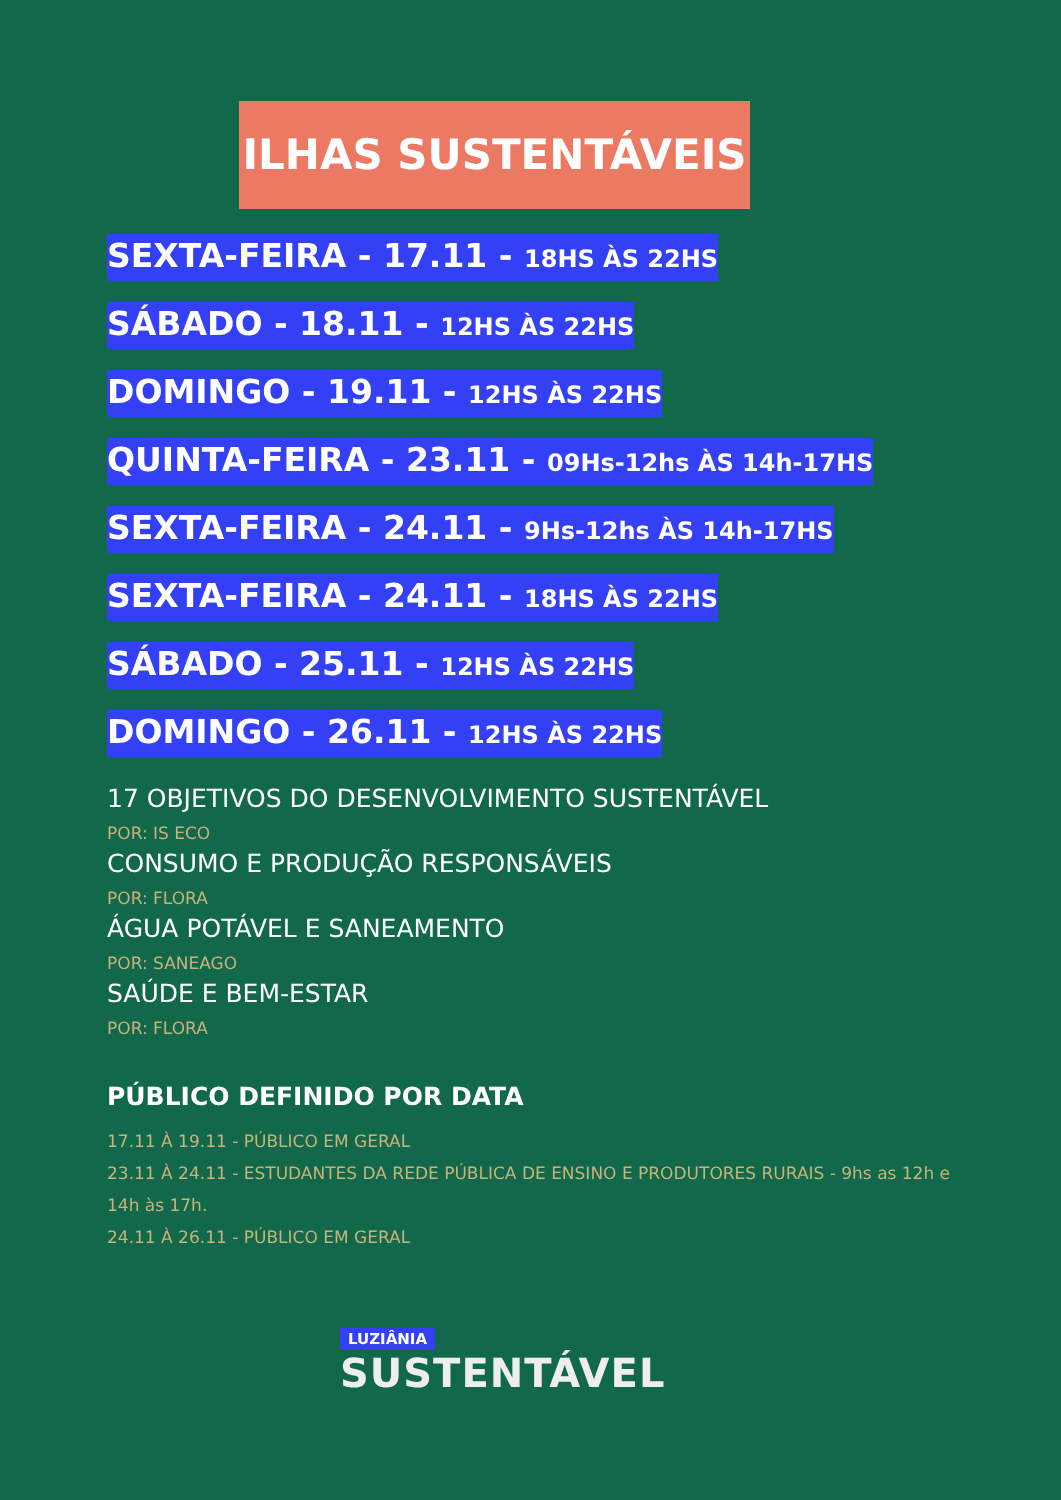ILHAS SUSTENTÁVEIS
SEXTA-FEIRA - 17.11 - 18HS ÀS 22HS
SÁBADO - 18.11 - 12HS ÀS 22HS
DOMINGO - 19.11 - 12HS ÀS 22HS
QUINTA-FEIRA - 23.11 - 09Hs-12hs ÀS 14h-17HS
SEXTA-FEIRA - 24.11 - 9Hs-12hs ÀS 14h-17HS
SEXTA-FEIRA - 24.11 - 18HS ÀS 22HS
SÁBADO - 25.11 - 12HS ÀS 22HS
DOMINGO - 26.11 - 12HS ÀS 22HS
17 OBJETIVOS DO DESENVOLVIMENTO SUSTENTÁVEL
POR: IS ECO
CONSUMO E PRODUÇÃO RESPONSÁVEIS
POR: FLORA
ÁGUA POTÁVEL E SANEAMENTO
POR: SANEAGO
SAÚDE E BEM-ESTAR
POR: FLORA
PÚBLICO DEFINIDO POR DATA
17.11 À 19.11 - PÚBLICO EM GERAL
23.11 À 24.11 - ESTUDANTES DA REDE PÚBLICA DE ENSINO E PRODUTORES RURAIS - 9hs as 12h e 14h às 17h.
24.11 À 26.11 - PÚBLICO EM GERAL
LUZIÂNIA
SUSTENTÁVEL